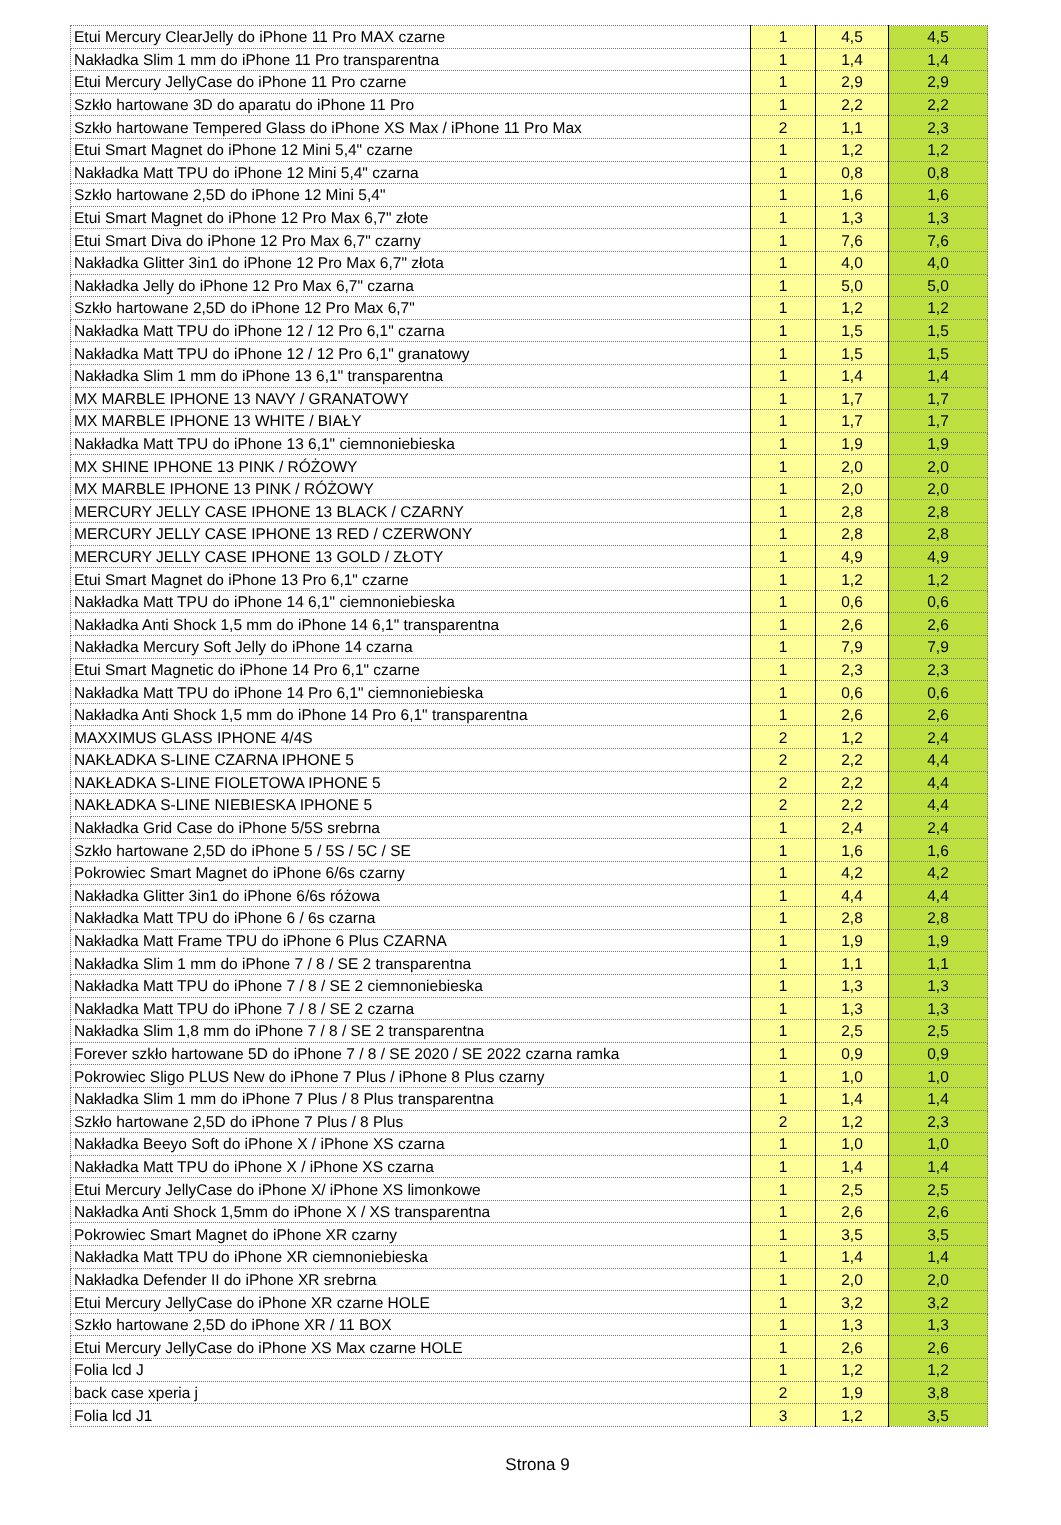| Etui Mercury ClearJelly do iPhone 11 Pro MAX czarne | 1 | 4,5 | 4,5 |
| Nakładka Slim 1 mm do iPhone 11 Pro transparentna | 1 | 1,4 | 1,4 |
| Etui Mercury JellyCase do iPhone 11 Pro czarne | 1 | 2,9 | 2,9 |
| Szkło hartowane 3D do aparatu do iPhone 11 Pro | 1 | 2,2 | 2,2 |
| Szkło hartowane Tempered Glass do iPhone XS Max / iPhone 11 Pro Max | 2 | 1,1 | 2,3 |
| Etui Smart Magnet do iPhone 12 Mini 5,4" czarne | 1 | 1,2 | 1,2 |
| Nakładka Matt TPU do iPhone 12 Mini 5,4" czarna | 1 | 0,8 | 0,8 |
| Szkło hartowane 2,5D do iPhone 12 Mini 5,4" | 1 | 1,6 | 1,6 |
| Etui Smart Magnet do iPhone 12 Pro Max 6,7" złote | 1 | 1,3 | 1,3 |
| Etui Smart Diva do iPhone 12 Pro Max 6,7" czarny | 1 | 7,6 | 7,6 |
| Nakładka Glitter 3in1 do iPhone 12 Pro Max 6,7" złota | 1 | 4,0 | 4,0 |
| Nakładka Jelly do iPhone 12 Pro Max 6,7" czarna | 1 | 5,0 | 5,0 |
| Szkło hartowane 2,5D do iPhone 12 Pro Max 6,7" | 1 | 1,2 | 1,2 |
| Nakładka Matt TPU do iPhone 12 / 12 Pro 6,1" czarna | 1 | 1,5 | 1,5 |
| Nakładka Matt TPU do iPhone 12 / 12 Pro 6,1" granatowy | 1 | 1,5 | 1,5 |
| Nakładka Slim 1 mm do iPhone 13 6,1" transparentna | 1 | 1,4 | 1,4 |
| MX MARBLE IPHONE 13 NAVY / GRANATOWY | 1 | 1,7 | 1,7 |
| MX MARBLE IPHONE 13 WHITE / BIAŁY | 1 | 1,7 | 1,7 |
| Nakładka Matt TPU do iPhone 13 6,1" ciemnoniebieska | 1 | 1,9 | 1,9 |
| MX SHINE IPHONE 13 PINK / RÓŻOWY | 1 | 2,0 | 2,0 |
| MX MARBLE IPHONE 13 PINK / RÓŻOWY | 1 | 2,0 | 2,0 |
| MERCURY JELLY CASE IPHONE 13 BLACK / CZARNY | 1 | 2,8 | 2,8 |
| MERCURY JELLY CASE IPHONE 13 RED / CZERWONY | 1 | 2,8 | 2,8 |
| MERCURY JELLY CASE IPHONE 13 GOLD / ZŁOTY | 1 | 4,9 | 4,9 |
| Etui Smart Magnet do iPhone 13 Pro 6,1" czarne | 1 | 1,2 | 1,2 |
| Nakładka Matt TPU do iPhone 14 6,1" ciemnoniebieska | 1 | 0,6 | 0,6 |
| Nakładka Anti Shock 1,5 mm do iPhone 14 6,1" transparentna | 1 | 2,6 | 2,6 |
| Nakładka Mercury Soft Jelly do iPhone 14 czarna | 1 | 7,9 | 7,9 |
| Etui Smart Magnetic do iPhone 14 Pro 6,1" czarne | 1 | 2,3 | 2,3 |
| Nakładka Matt TPU do iPhone 14 Pro 6,1" ciemnoniebieska | 1 | 0,6 | 0,6 |
| Nakładka Anti Shock 1,5 mm do iPhone 14 Pro 6,1" transparentna | 1 | 2,6 | 2,6 |
| MAXXIMUS GLASS IPHONE 4/4S | 2 | 1,2 | 2,4 |
| NAKŁADKA S-LINE CZARNA IPHONE 5 | 2 | 2,2 | 4,4 |
| NAKŁADKA S-LINE FIOLETOWA IPHONE 5 | 2 | 2,2 | 4,4 |
| NAKŁADKA S-LINE NIEBIESKA IPHONE 5 | 2 | 2,2 | 4,4 |
| Nakładka Grid Case do iPhone 5/5S srebrna | 1 | 2,4 | 2,4 |
| Szkło hartowane 2,5D do iPhone 5 / 5S / 5C / SE | 1 | 1,6 | 1,6 |
| Pokrowiec Smart Magnet do iPhone 6/6s czarny | 1 | 4,2 | 4,2 |
| Nakładka Glitter 3in1 do iPhone 6/6s różowa | 1 | 4,4 | 4,4 |
| Nakładka Matt TPU do iPhone 6 / 6s czarna | 1 | 2,8 | 2,8 |
| Nakładka Matt Frame TPU do iPhone 6 Plus CZARNA | 1 | 1,9 | 1,9 |
| Nakładka Slim 1 mm do iPhone 7 / 8 / SE 2 transparentna | 1 | 1,1 | 1,1 |
| Nakładka Matt TPU do iPhone 7 / 8 / SE 2 ciemnoniebieska | 1 | 1,3 | 1,3 |
| Nakładka Matt TPU do iPhone 7 / 8 / SE 2 czarna | 1 | 1,3 | 1,3 |
| Nakładka Slim 1,8 mm do iPhone 7 / 8 / SE 2 transparentna | 1 | 2,5 | 2,5 |
| Forever szkło hartowane 5D do iPhone 7 / 8 / SE 2020 / SE 2022 czarna ramka | 1 | 0,9 | 0,9 |
| Pokrowiec Sligo PLUS New do iPhone 7 Plus / iPhone 8 Plus czarny | 1 | 1,0 | 1,0 |
| Nakładka Slim 1 mm do iPhone 7 Plus / 8 Plus transparentna | 1 | 1,4 | 1,4 |
| Szkło hartowane 2,5D do iPhone 7 Plus / 8 Plus | 2 | 1,2 | 2,3 |
| Nakładka Beeyo Soft do iPhone X / iPhone XS czarna | 1 | 1,0 | 1,0 |
| Nakładka Matt TPU do iPhone X / iPhone XS czarna | 1 | 1,4 | 1,4 |
| Etui Mercury JellyCase do iPhone X/ iPhone XS limonkowe | 1 | 2,5 | 2,5 |
| Nakładka Anti Shock 1,5mm do iPhone X / XS transparentna | 1 | 2,6 | 2,6 |
| Pokrowiec Smart Magnet do iPhone XR czarny | 1 | 3,5 | 3,5 |
| Nakładka Matt TPU do iPhone XR ciemnoniebieska | 1 | 1,4 | 1,4 |
| Nakładka Defender II do iPhone XR srebrna | 1 | 2,0 | 2,0 |
| Etui Mercury JellyCase do iPhone XR czarne HOLE | 1 | 3,2 | 3,2 |
| Szkło hartowane 2,5D do iPhone XR / 11 BOX | 1 | 1,3 | 1,3 |
| Etui Mercury JellyCase do iPhone XS Max czarne HOLE | 1 | 2,6 | 2,6 |
| Folia lcd J | 1 | 1,2 | 1,2 |
| back case xperia j | 2 | 1,9 | 3,8 |
| Folia lcd J1 | 3 | 1,2 | 3,5 |
Strona 9